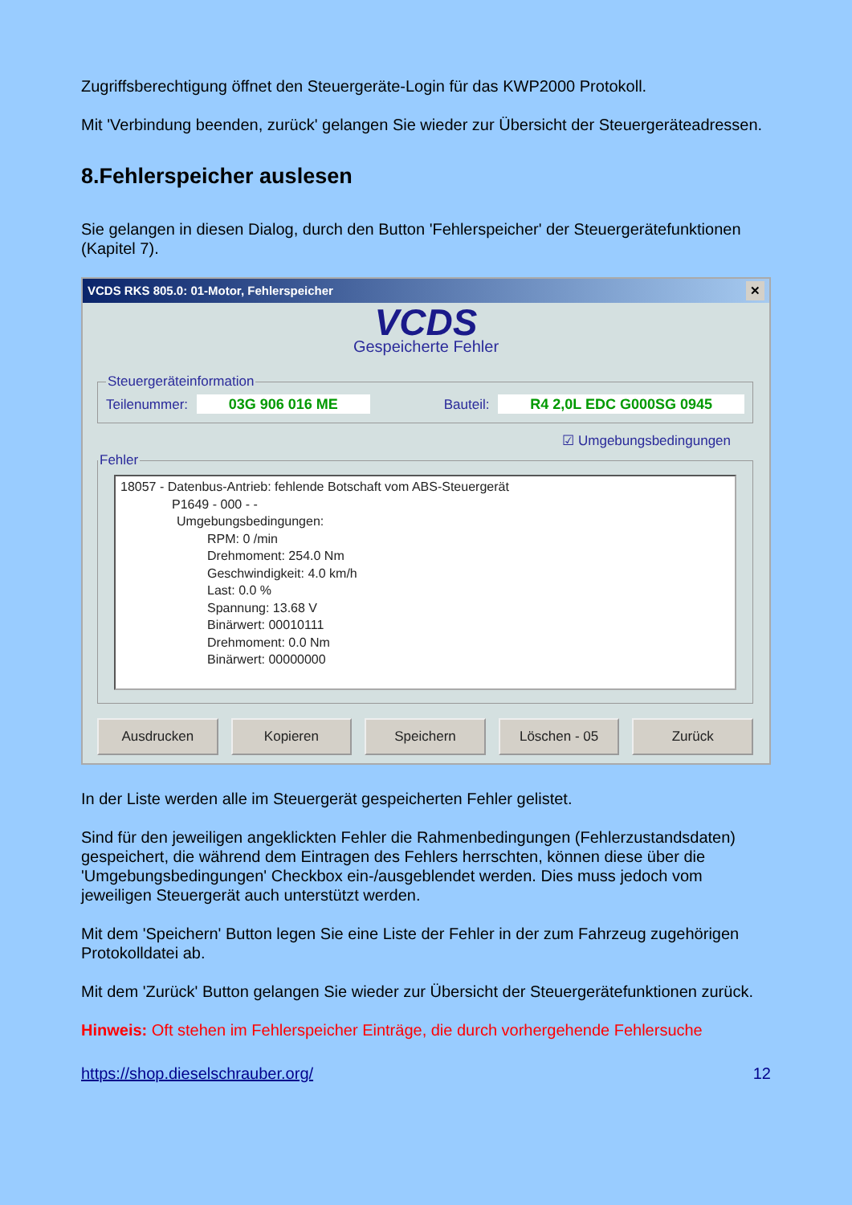Zugriffsberechtigung öffnet den Steuergeräte-Login für das KWP2000 Protokoll.
Mit 'Verbindung beenden, zurück' gelangen Sie wieder zur Übersicht der Steuergeräteadressen.
8.Fehlerspeicher auslesen
Sie gelangen in diesen Dialog, durch den Button 'Fehlerspeicher' der Steuergerätefunktionen (Kapitel 7).
VCDS RKS 805.0: 01-Motor, Fehlerspeicher ✕
VCDS
Gespeicherte Fehler
Steuergeräteinformation
Teilenummer: 03G 906 016 ME Bauteil: R4 2,0L EDC G000SG 0945
☑ Umgebungsbedingungen
Fehler
18057 - Datenbus-Antrieb: fehlende Botschaft vom ABS-Steuergerät
P1649 - 000 - -
Umgebungsbedingungen:
RPM: 0 /min
Drehmoment: 254.0 Nm
Geschwindigkeit: 4.0 km/h
Last: 0.0 %
Spannung: 13.68 V
Binärwert: 00010111
Drehmoment: 0.0 Nm
Binärwert: 00000000
Ausdrucken Kopieren Speichern Löschen - 05 Zurück
In der Liste werden alle im Steuergerät gespeicherten Fehler gelistet.
Sind für den jeweiligen angeklickten Fehler die Rahmenbedingungen (Fehlerzustandsdaten) gespeichert, die während dem Eintragen des Fehlers herrschten, können diese über die 'Umgebungsbedingungen' Checkbox ein-/ausgeblendet werden. Dies muss jedoch vom jeweiligen Steuergerät auch unterstützt werden.
Mit dem 'Speichern' Button legen Sie eine Liste der Fehler in der zum Fahrzeug zugehörigen Protokolldatei ab.
Mit dem 'Zurück' Button gelangen Sie wieder zur Übersicht der Steuergerätefunktionen zurück.
Hinweis: Oft stehen im Fehlerspeicher Einträge, die durch vorhergehende Fehlersuche
https://shop.dieselschrauber.org/ 12